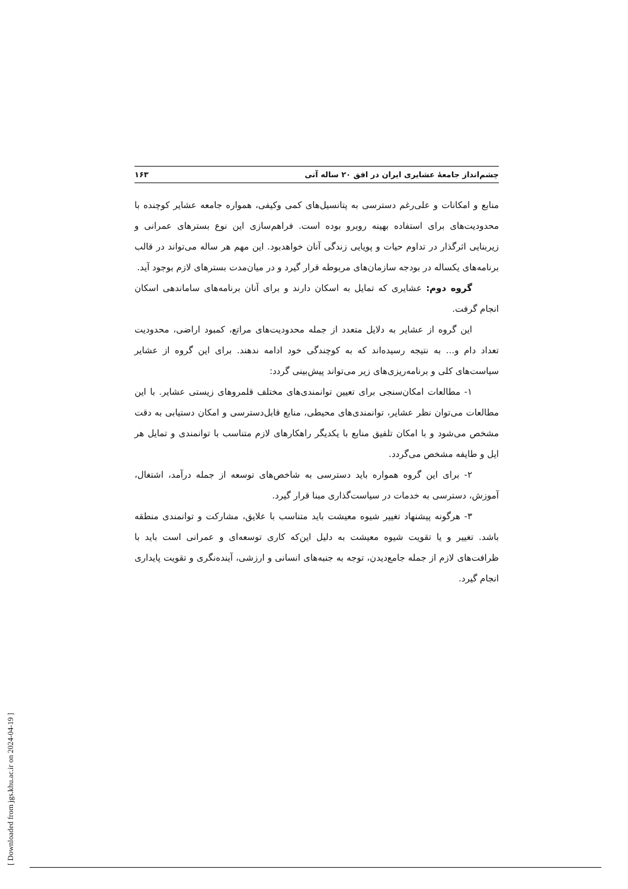چشم‌انداز جامعهٔ عشایری ایران در افق ۲۰ ساله آتی ۱۶۳
منابع و امکانات و علی‌رغم دسترسی به پتانسیل‌های کمی وکیفی، همواره جامعه عشایر کوچنده با محدودیت‌های برای استفاده بهینه روبرو بوده است. فراهم‌سازی این نوع بسترهای عمرانی و زیربنایی اثرگذار در تداوم حیات و پویایی زندگی آنان خواهدبود. این مهم هر ساله می‌تواند در قالب برنامه‌های یکساله در بودجه سازمان‌های مربوطه قرار گیرد و در میان‌مدت بسترهای لازم بوجود آید.
گروه دوم: عشایری که تمایل به اسکان دارند و برای آنان برنامه‌های ساماندهی اسکان انجام گرفت.
این گروه از عشایر به دلایل متعدد از جمله محدودیت‌های مراتع، کمبود اراضی، محدودیت تعداد دام و... به نتیجه رسیده‌اند که به کوچندگی خود ادامه ندهند. برای این گروه از عشایر سیاست‌های کلی و برنامه‌ریزی‌های زیر می‌تواند پیش‌بینی گردد:
۱- مطالعات امکان‌سنجی برای تعیین توانمندی‌های مختلف قلمروهای زیستی عشایر. با این مطالعات می‌توان نظر عشایر، توانمندی‌های محیطی، منابع قابل‌دسترسی و امکان دستیابی به دقت مشخص می‌شود و با امکان تلفیق منابع با یکدیگر راهکارهای لازم متناسب با توانمندی و تمایل هر ایل و طایفه مشخص می‌گردد.
۲- برای این گروه همواره باید دسترسی به شاخص‌های توسعه از جمله درآمد، اشتغال، آموزش، دسترسی به خدمات در سیاست‌گذاری مبنا قرار گیرد.
۳- هرگونه پیشنهاد تغییر شیوه معیشت باید متناسب با علایق، مشارکت و توانمندی منطقه باشد. تغییر و یا تقویت شیوه معیشت به دلیل این‌که کاری توسعه‌ای و عمرانی است باید با ظرافت‌های لازم از جمله جامع‌دیدن، توجه به جنبه‌های انسانی و ارزشی، آینده‌نگری و تقویت پایداری انجام گیرد.
[ Downloaded from jgs.khu.ac.ir on 2024-04-19 ]